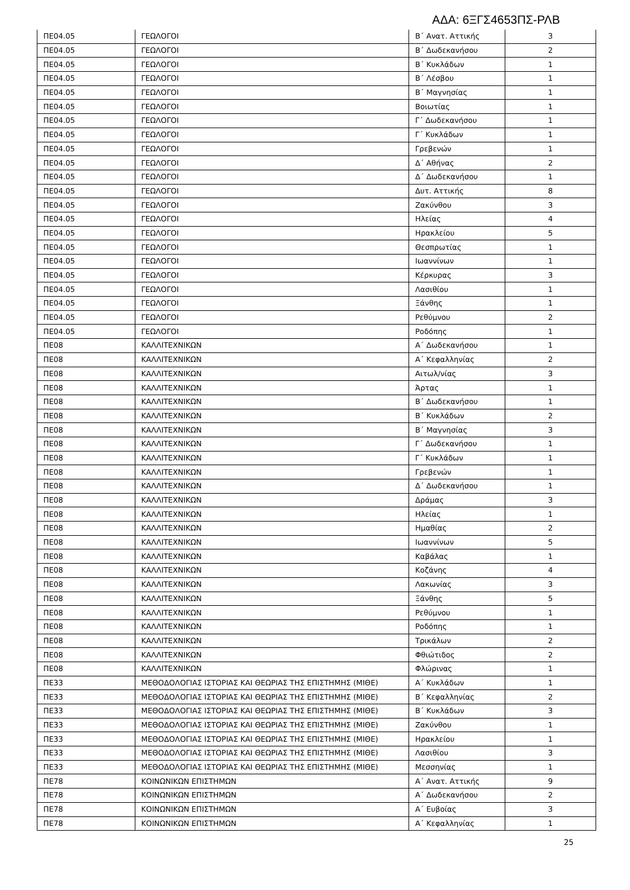ΑΔΑ: 6ΞΓΣ4653ΠΣ-ΡΛΒ
| ΠΕ04.05 | ΓΕΩΛΟΓΟΙ | Β΄ Ανατ. Αττικής | 3 |
| ΠΕ04.05 | ΓΕΩΛΟΓΟΙ | Β΄ Δωδεκανήσου | 2 |
| ΠΕ04.05 | ΓΕΩΛΟΓΟΙ | Β΄ Κυκλάδων | 1 |
| ΠΕ04.05 | ΓΕΩΛΟΓΟΙ | Β΄ Λέσβου | 1 |
| ΠΕ04.05 | ΓΕΩΛΟΓΟΙ | Β΄ Μαγνησίας | 1 |
| ΠΕ04.05 | ΓΕΩΛΟΓΟΙ | Βοιωτίας | 1 |
| ΠΕ04.05 | ΓΕΩΛΟΓΟΙ | Γ΄ Δωδεκανήσου | 1 |
| ΠΕ04.05 | ΓΕΩΛΟΓΟΙ | Γ΄ Κυκλάδων | 1 |
| ΠΕ04.05 | ΓΕΩΛΟΓΟΙ | Γρεβενών | 1 |
| ΠΕ04.05 | ΓΕΩΛΟΓΟΙ | Δ΄ Αθήνας | 2 |
| ΠΕ04.05 | ΓΕΩΛΟΓΟΙ | Δ΄ Δωδεκανήσου | 1 |
| ΠΕ04.05 | ΓΕΩΛΟΓΟΙ | Δυτ. Αττικής | 8 |
| ΠΕ04.05 | ΓΕΩΛΟΓΟΙ | Ζακύνθου | 3 |
| ΠΕ04.05 | ΓΕΩΛΟΓΟΙ | Ηλείας | 4 |
| ΠΕ04.05 | ΓΕΩΛΟΓΟΙ | Ηρακλείου | 5 |
| ΠΕ04.05 | ΓΕΩΛΟΓΟΙ | Θεσπρωτίας | 1 |
| ΠΕ04.05 | ΓΕΩΛΟΓΟΙ | Ιωαννίνων | 1 |
| ΠΕ04.05 | ΓΕΩΛΟΓΟΙ | Κέρκυρας | 3 |
| ΠΕ04.05 | ΓΕΩΛΟΓΟΙ | Λασιθίου | 1 |
| ΠΕ04.05 | ΓΕΩΛΟΓΟΙ | Ξάνθης | 1 |
| ΠΕ04.05 | ΓΕΩΛΟΓΟΙ | Ρεθύμνου | 2 |
| ΠΕ04.05 | ΓΕΩΛΟΓΟΙ | Ροδόπης | 1 |
| ΠΕ08 | ΚΑΛΛΙΤΕΧΝΙΚΩΝ | Α΄ Δωδεκανήσου | 1 |
| ΠΕ08 | ΚΑΛΛΙΤΕΧΝΙΚΩΝ | Α΄ Κεφαλληνίας | 2 |
| ΠΕ08 | ΚΑΛΛΙΤΕΧΝΙΚΩΝ | Αιτωλ/νίας | 3 |
| ΠΕ08 | ΚΑΛΛΙΤΕΧΝΙΚΩΝ | Άρτας | 1 |
| ΠΕ08 | ΚΑΛΛΙΤΕΧΝΙΚΩΝ | Β΄ Δωδεκανήσου | 1 |
| ΠΕ08 | ΚΑΛΛΙΤΕΧΝΙΚΩΝ | Β΄ Κυκλάδων | 2 |
| ΠΕ08 | ΚΑΛΛΙΤΕΧΝΙΚΩΝ | Β΄ Μαγνησίας | 3 |
| ΠΕ08 | ΚΑΛΛΙΤΕΧΝΙΚΩΝ | Γ΄ Δωδεκανήσου | 1 |
| ΠΕ08 | ΚΑΛΛΙΤΕΧΝΙΚΩΝ | Γ΄ Κυκλάδων | 1 |
| ΠΕ08 | ΚΑΛΛΙΤΕΧΝΙΚΩΝ | Γρεβενών | 1 |
| ΠΕ08 | ΚΑΛΛΙΤΕΧΝΙΚΩΝ | Δ΄ Δωδεκανήσου | 1 |
| ΠΕ08 | ΚΑΛΛΙΤΕΧΝΙΚΩΝ | Δράμας | 3 |
| ΠΕ08 | ΚΑΛΛΙΤΕΧΝΙΚΩΝ | Ηλείας | 1 |
| ΠΕ08 | ΚΑΛΛΙΤΕΧΝΙΚΩΝ | Ημαθίας | 2 |
| ΠΕ08 | ΚΑΛΛΙΤΕΧΝΙΚΩΝ | Ιωαννίνων | 5 |
| ΠΕ08 | ΚΑΛΛΙΤΕΧΝΙΚΩΝ | Καβάλας | 1 |
| ΠΕ08 | ΚΑΛΛΙΤΕΧΝΙΚΩΝ | Κοζάνης | 4 |
| ΠΕ08 | ΚΑΛΛΙΤΕΧΝΙΚΩΝ | Λακωνίας | 3 |
| ΠΕ08 | ΚΑΛΛΙΤΕΧΝΙΚΩΝ | Ξάνθης | 5 |
| ΠΕ08 | ΚΑΛΛΙΤΕΧΝΙΚΩΝ | Ρεθύμνου | 1 |
| ΠΕ08 | ΚΑΛΛΙΤΕΧΝΙΚΩΝ | Ροδόπης | 1 |
| ΠΕ08 | ΚΑΛΛΙΤΕΧΝΙΚΩΝ | Τρικάλων | 2 |
| ΠΕ08 | ΚΑΛΛΙΤΕΧΝΙΚΩΝ | Φθιώτιδος | 2 |
| ΠΕ08 | ΚΑΛΛΙΤΕΧΝΙΚΩΝ | Φλώρινας | 1 |
| ΠΕ33 | ΜΕΘΟΔΟΛΟΓΙΑΣ ΙΣΤΟΡΙΑΣ ΚΑΙ ΘΕΩΡΙΑΣ ΤΗΣ ΕΠΙΣΤΗΜΗΣ (ΜΙΘΕ) | Α΄ Κυκλάδων | 1 |
| ΠΕ33 | ΜΕΘΟΔΟΛΟΓΙΑΣ ΙΣΤΟΡΙΑΣ ΚΑΙ ΘΕΩΡΙΑΣ ΤΗΣ ΕΠΙΣΤΗΜΗΣ (ΜΙΘΕ) | Β΄ Κεφαλληνίας | 2 |
| ΠΕ33 | ΜΕΘΟΔΟΛΟΓΙΑΣ ΙΣΤΟΡΙΑΣ ΚΑΙ ΘΕΩΡΙΑΣ ΤΗΣ ΕΠΙΣΤΗΜΗΣ (ΜΙΘΕ) | Β΄ Κυκλάδων | 3 |
| ΠΕ33 | ΜΕΘΟΔΟΛΟΓΙΑΣ ΙΣΤΟΡΙΑΣ ΚΑΙ ΘΕΩΡΙΑΣ ΤΗΣ ΕΠΙΣΤΗΜΗΣ (ΜΙΘΕ) | Ζακύνθου | 1 |
| ΠΕ33 | ΜΕΘΟΔΟΛΟΓΙΑΣ ΙΣΤΟΡΙΑΣ ΚΑΙ ΘΕΩΡΙΑΣ ΤΗΣ ΕΠΙΣΤΗΜΗΣ (ΜΙΘΕ) | Ηρακλείου | 1 |
| ΠΕ33 | ΜΕΘΟΔΟΛΟΓΙΑΣ ΙΣΤΟΡΙΑΣ ΚΑΙ ΘΕΩΡΙΑΣ ΤΗΣ ΕΠΙΣΤΗΜΗΣ (ΜΙΘΕ) | Λασιθίου | 3 |
| ΠΕ33 | ΜΕΘΟΔΟΛΟΓΙΑΣ ΙΣΤΟΡΙΑΣ ΚΑΙ ΘΕΩΡΙΑΣ ΤΗΣ ΕΠΙΣΤΗΜΗΣ (ΜΙΘΕ) | Μεσσηνίας | 1 |
| ΠΕ78 | ΚΟΙΝΩΝΙΚΩΝ ΕΠΙΣΤΗΜΩΝ | Α΄ Ανατ. Αττικής | 9 |
| ΠΕ78 | ΚΟΙΝΩΝΙΚΩΝ ΕΠΙΣΤΗΜΩΝ | Α΄ Δωδεκανήσου | 2 |
| ΠΕ78 | ΚΟΙΝΩΝΙΚΩΝ ΕΠΙΣΤΗΜΩΝ | Α΄ Ευβοίας | 3 |
| ΠΕ78 | ΚΟΙΝΩΝΙΚΩΝ ΕΠΙΣΤΗΜΩΝ | Α΄ Κεφαλληνίας | 1 |
25